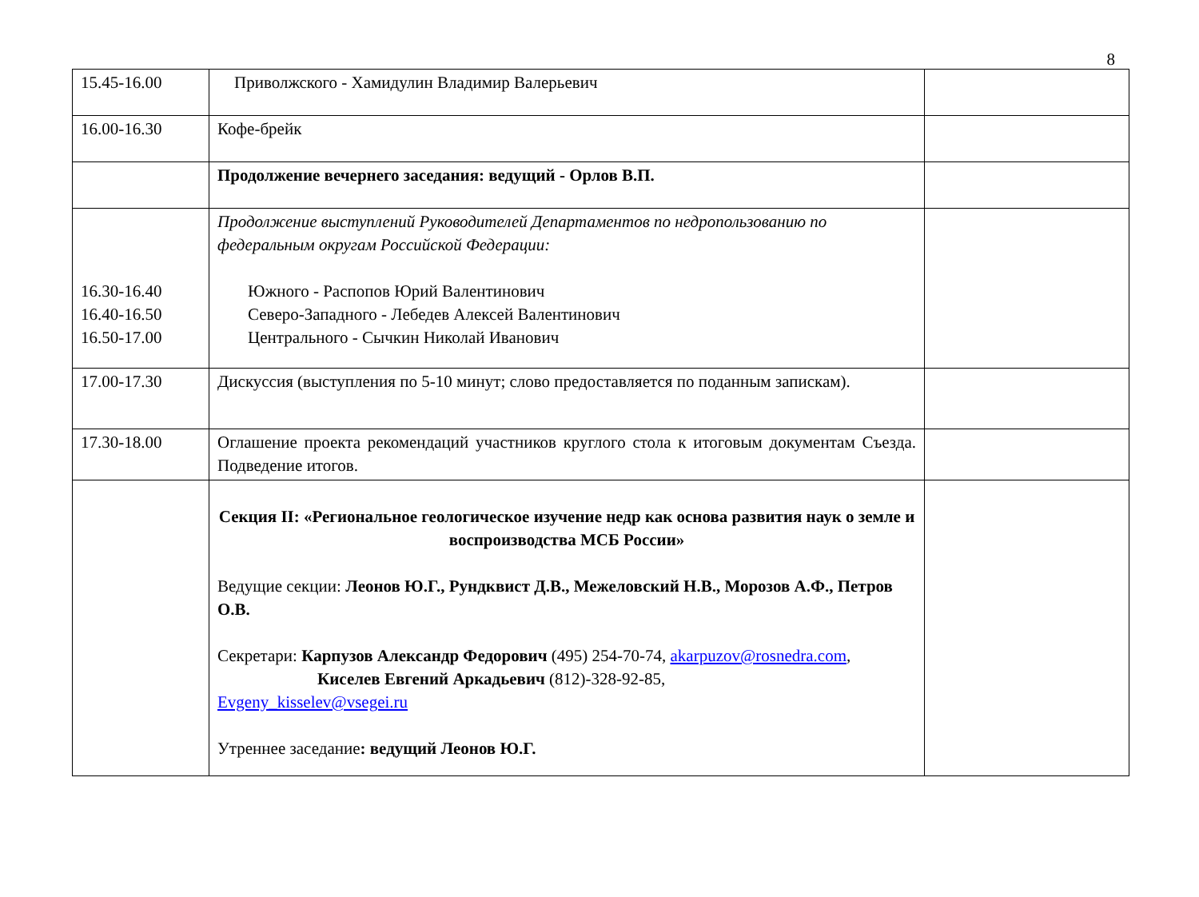8
| 15.45-16.00 | Приволжского - Хамидулин Владимир Валерьевич | |
| 16.00-16.30 | Кофе-брейк | |
| | Продолжение вечернего заседания: ведущий - Орлов В.П. | |
| 16.30-16.40 16.40-16.50 16.50-17.00 | Продолжение выступлений Руководителей Департаментов по недропользованию по федеральным округам Российской Федерации: Южного - Распопов Юрий Валентинович Северо-Западного - Лебедев Алексей Валентинович Центрального - Сычкин Николай Иванович | |
| 17.00-17.30 | Дискуссия (выступления по 5-10 минут; слово предоставляется по поданным запискам). | |
| 17.30-18.00 | Оглашение проекта рекомендаций участников круглого стола к итоговым документам Съезда. Подведение итогов. | |
| | Секция II: «Региональное геологическое изучение недр как основа развития наук о земле и воспроизводства МСБ России» Ведущие секции: Леонов Ю.Г., Рундквист Д.В., Межеловский Н.В., Морозов А.Ф., Петров О.В. Секретари: Карпузов Александр Федорович (495) 254-70-74, akarpuzov@rosnedra.com , Киселев Евгений Аркадьевич (812)-328-92-85, Evgeny_kisselev@vsegei.ru Утреннее заседание : ведущий Леонов Ю.Г. | |